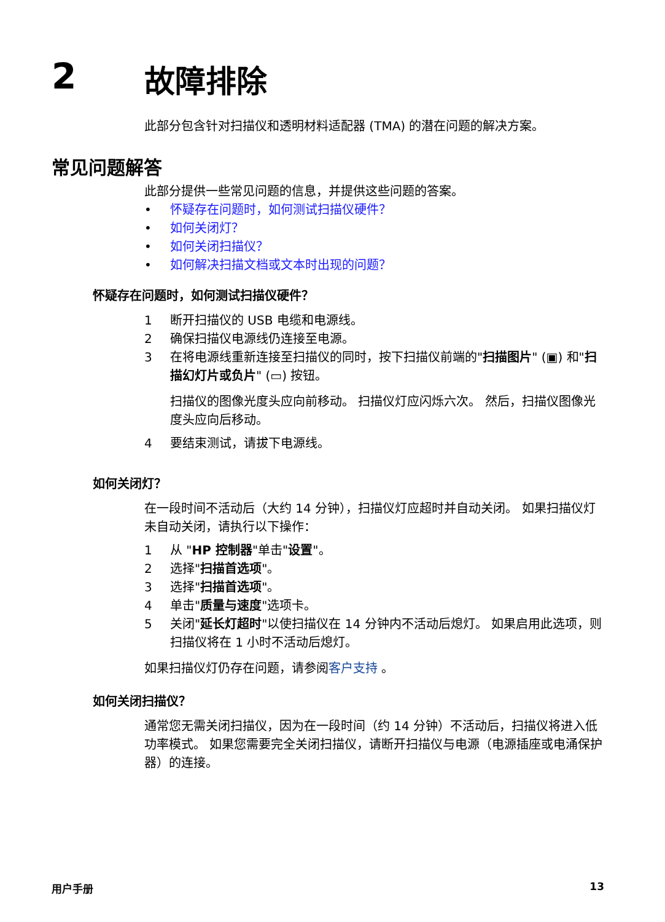2 故障排除
此部分包含针对扫描仪和透明材料适配器 (TMA) 的潜在问题的解决方案。
常见问题解答
此部分提供一些常见问题的信息，并提供这些问题的答案。
• 怀疑存在问题时，如何测试扫描仪硬件？
• 如何关闭灯？
• 如何关闭扫描仪？
• 如何解决扫描文档或文本时出现的问题？
怀疑存在问题时，如何测试扫描仪硬件？
1 断开扫描仪的 USB 电缆和电源线。
2 确保扫描仪电源线仍连接至电源。
3 在将电源线重新连接至扫描仪的同时，按下扫描仪前端的"扫描图片" (▣) 和"扫描幻灯片或负片" (▭) 按钮。
扫描仪的图像光度头应向前移动。 扫描仪灯应闪烁六次。 然后，扫描仪图像光度头应向后移动。
4 要结束测试，请拔下电源线。
如何关闭灯？
在一段时间不活动后（大约 14 分钟），扫描仪灯应超时并自动关闭。 如果扫描仪灯未自动关闭，请执行以下操作：
1 从 "HP 控制器"单击"设置"。
2 选择"扫描首选项"。
3 选择"扫描首选项"。
4 单击"质量与速度"选项卡。
5 关闭"延长灯超时"以使扫描仪在 14 分钟内不活动后熄灯。 如果启用此选项，则扫描仪将在 1 小时不活动后熄灯。
如果扫描仪灯仍存在问题，请参阅客户支持 。
如何关闭扫描仪？
通常您无需关闭扫描仪，因为在一段时间（约 14 分钟）不活动后，扫描仪将进入低功率模式。 如果您需要完全关闭扫描仪，请断开扫描仪与电源（电源插座或电涌保护器）的连接。
用户手册 13